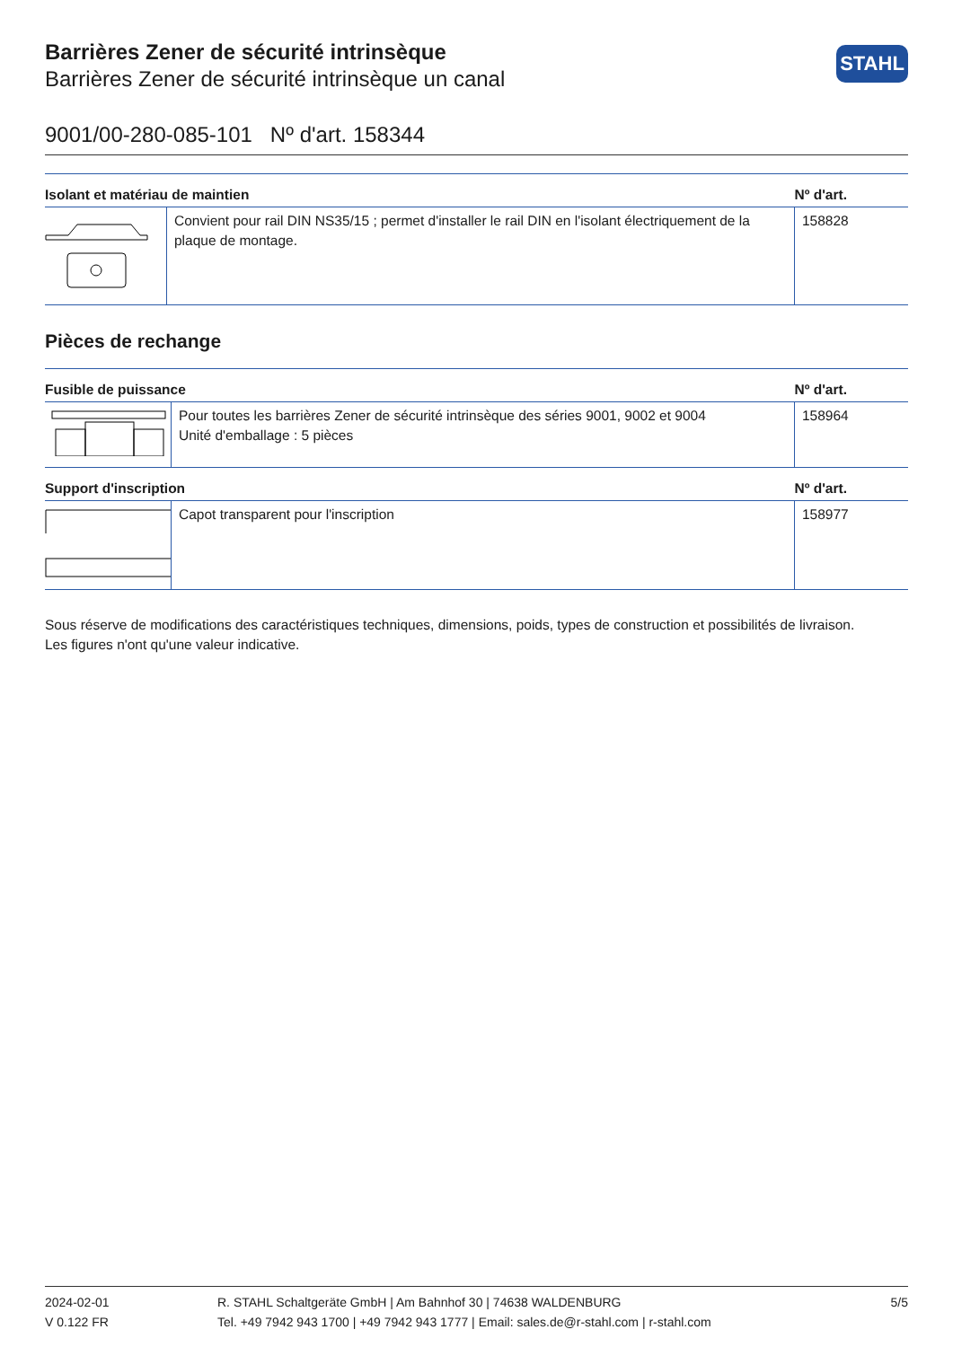STAHL
Barrières Zener de sécurité intrinsèque
Barrières Zener de sécurité intrinsèque un canal
9001/00-280-085-101 Nº d'art. 158344
| Isolant et matériau de maintien | | Nº d'art. |
| --- | --- | --- |
| | Convient pour rail DIN NS35/15 ; permet d'installer le rail DIN en l'isolant électriquement de la plaque de montage. | 158828 |
Pièces de rechange
| Fusible de puissance | | Nº d'art. |
| --- | --- | --- |
| | Pour toutes les barrières Zener de sécurité intrinsèque des séries 9001, 9002 et 9004 Unité d'emballage : 5 pièces | 158964 |
| Support d'inscription | | Nº d'art. |
| | Capot transparent pour l'inscription | 158977 |
Sous réserve de modifications des caractéristiques techniques, dimensions, poids, types de construction et possibilités de livraison.
Les figures n'ont qu'une valeur indicative.
2024-02-01
V 0.122 FR
R. STAHL Schaltgeräte GmbH | Am Bahnhof 30 | 74638 WALDENBURG
Tel. +49 7942 943 1700 | +49 7942 943 1777 | Email: sales.de@r-stahl.com | r-stahl.com
5/5